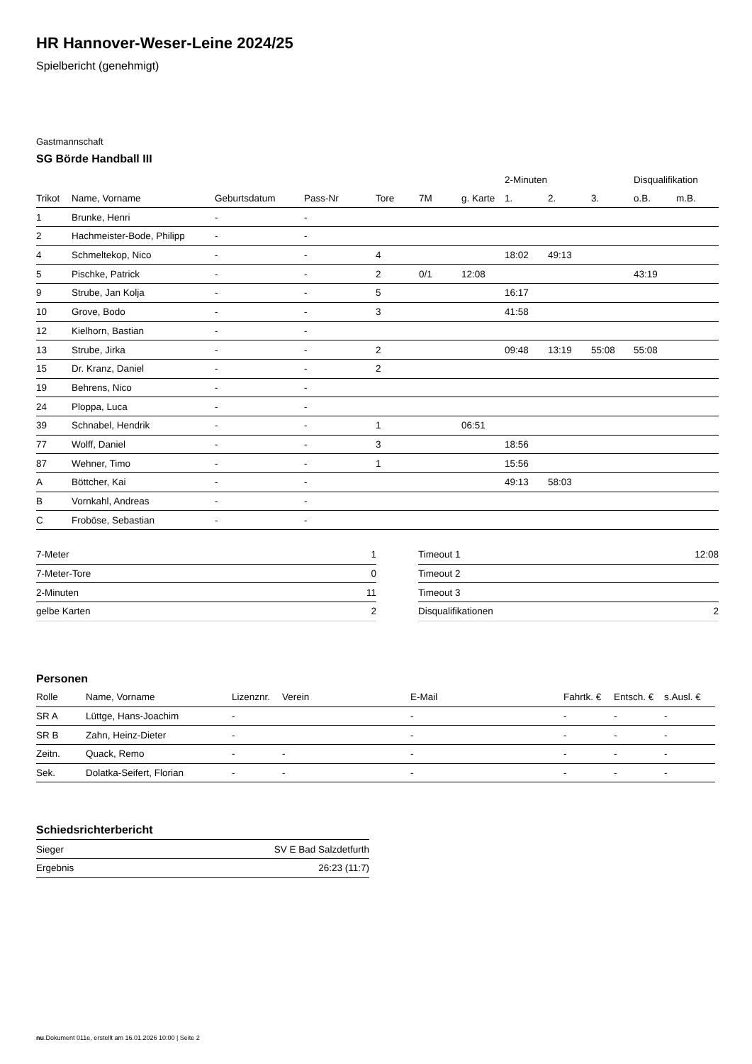HR Hannover-Weser-Leine 2024/25
Spielbericht (genehmigt)
Gastmannschaft
SG Börde Handball III
| | | | | | | | 2-Minuten | | | Disqualifikation | |
| --- | --- | --- | --- | --- | --- | --- | --- | --- | --- | --- | --- |
| Trikot | Name, Vorname | Geburtsdatum | Pass-Nr | Tore | 7M | g. Karte | 1. | 2. | 3. | o.B. | m.B. |
| 1 | Brunke, Henri | - | - | | | | | | | | |
| 2 | Hachmeister-Bode, Philipp | - | - | | | | | | | | |
| 4 | Schmeltekop, Nico | - | - | 4 | | | 18:02 | 49:13 | | | |
| 5 | Pischke, Patrick | - | - | 2 | 0/1 | 12:08 | | | | 43:19 | |
| 9 | Strube, Jan Kolja | - | - | 5 | | | 16:17 | | | | |
| 10 | Grove, Bodo | - | - | 3 | | | 41:58 | | | | |
| 12 | Kielhorn, Bastian | - | - | | | | | | | | |
| 13 | Strube, Jirka | - | - | 2 | | | 09:48 | 13:19 | 55:08 | 55:08 | |
| 15 | Dr. Kranz, Daniel | - | - | 2 | | | | | | | |
| 19 | Behrens, Nico | - | - | | | | | | | | |
| 24 | Ploppa, Luca | - | - | | | | | | | | |
| 39 | Schnabel, Hendrik | - | - | 1 | | 06:51 | | | | | |
| 77 | Wolff, Daniel | - | - | 3 | | | 18:56 | | | | |
| 87 | Wehner, Timo | - | - | 1 | | | 15:56 | | | | |
| A | Böttcher, Kai | - | - | | | | 49:13 | 58:03 | | | |
| B | Vornkahl, Andreas | - | - | | | | | | | | |
| C | Froböse, Sebastian | - | - | | | | | | | | |
| 7-Meter | 1 |
| 7-Meter-Tore | 0 |
| 2-Minuten | 11 |
| gelbe Karten | 2 |
| Timeout 1 | 12:08 |
| Timeout 2 | |
| Timeout 3 | |
| Disqualifikationen | 2 |
Personen
| Rolle | Name, Vorname | Lizenznr. | Verein | E-Mail | Fahrtk. € | Entsch. € | s.Ausl. € |
| --- | --- | --- | --- | --- | --- | --- | --- |
| SR A | Lüttge, Hans-Joachim | - | | - | - | - | - |
| SR B | Zahn, Heinz-Dieter | - | | - | - | - | - |
| Zeitn. | Quack, Remo | - | - | - | - | - | - |
| Sek. | Dolatka-Seifert, Florian | - | - | - | - | - | - |
Schiedsrichterbericht
| Sieger | SV E Bad Salzdetfurth |
| Ergebnis | 26:23 (11:7) |
nu.Dokument 011e, erstellt am 16.01.2026 10:00 | Seite 2